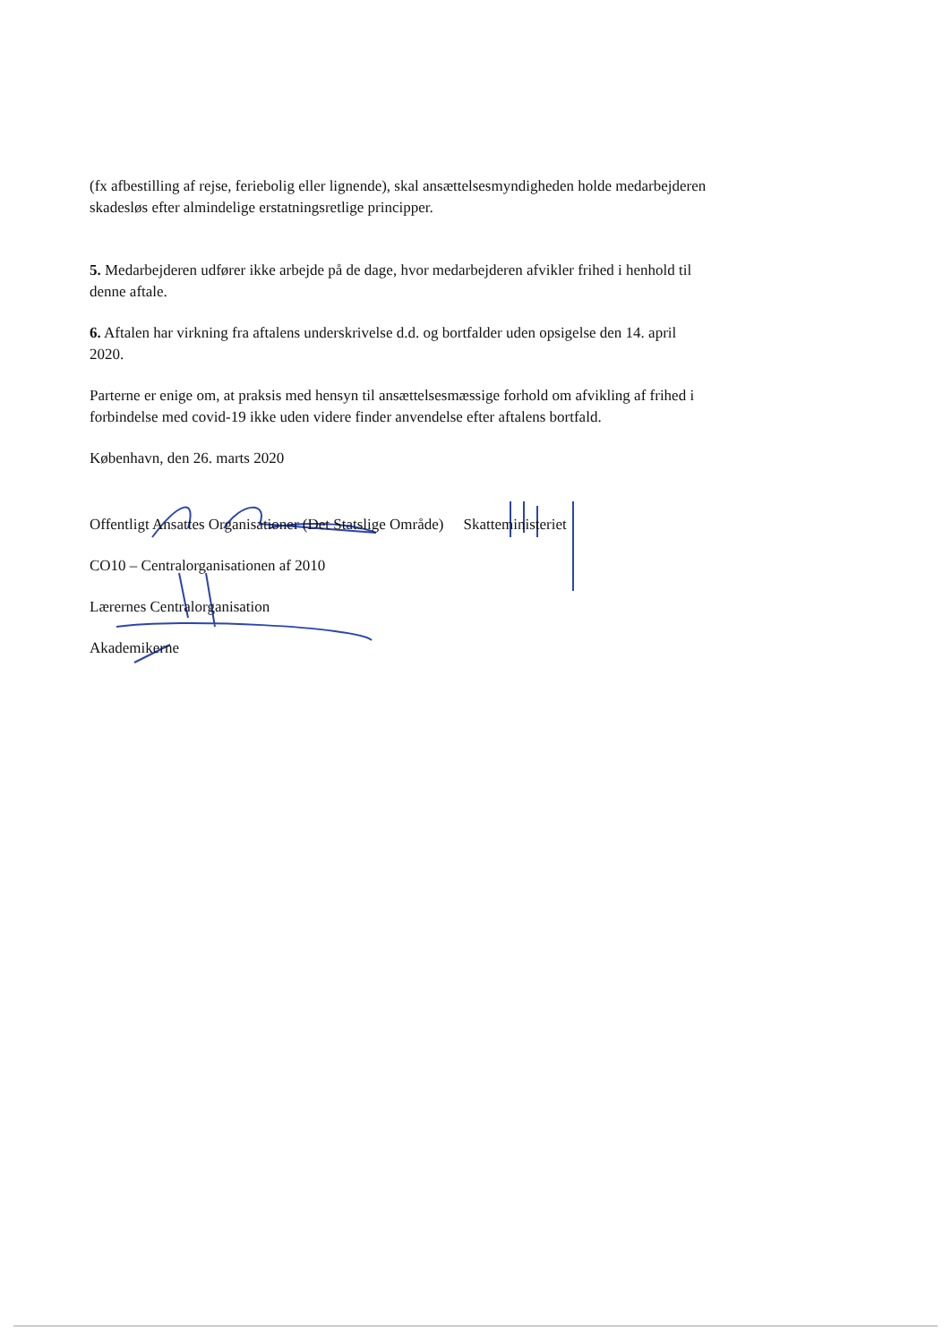(fx afbestilling af rejse, feriebolig eller lignende), skal ansættelsesmyndigheden holde medarbejderen skadesløs efter almindelige erstatningsretlige principper.
5. Medarbejderen udfører ikke arbejde på de dage, hvor medarbejderen afvikler frihed i henhold til denne aftale.
6. Aftalen har virkning fra aftalens underskrivelse d.d. og bortfalder uden opsigelse den 14. april 2020.
Parterne er enige om, at praksis med hensyn til ansættelsesmæssige forhold om afvikling af frihed i forbindelse med covid-19 ikke uden videre finder anvendelse efter aftalens bortfald.
København, den 26. marts 2020
Offentligt Ansattes Organisationer (Det Statslige Område)
Skatteministeriet
CO10 – Centralorganisationen af 2010
Lærernes Centralorganisation
Akademikerne